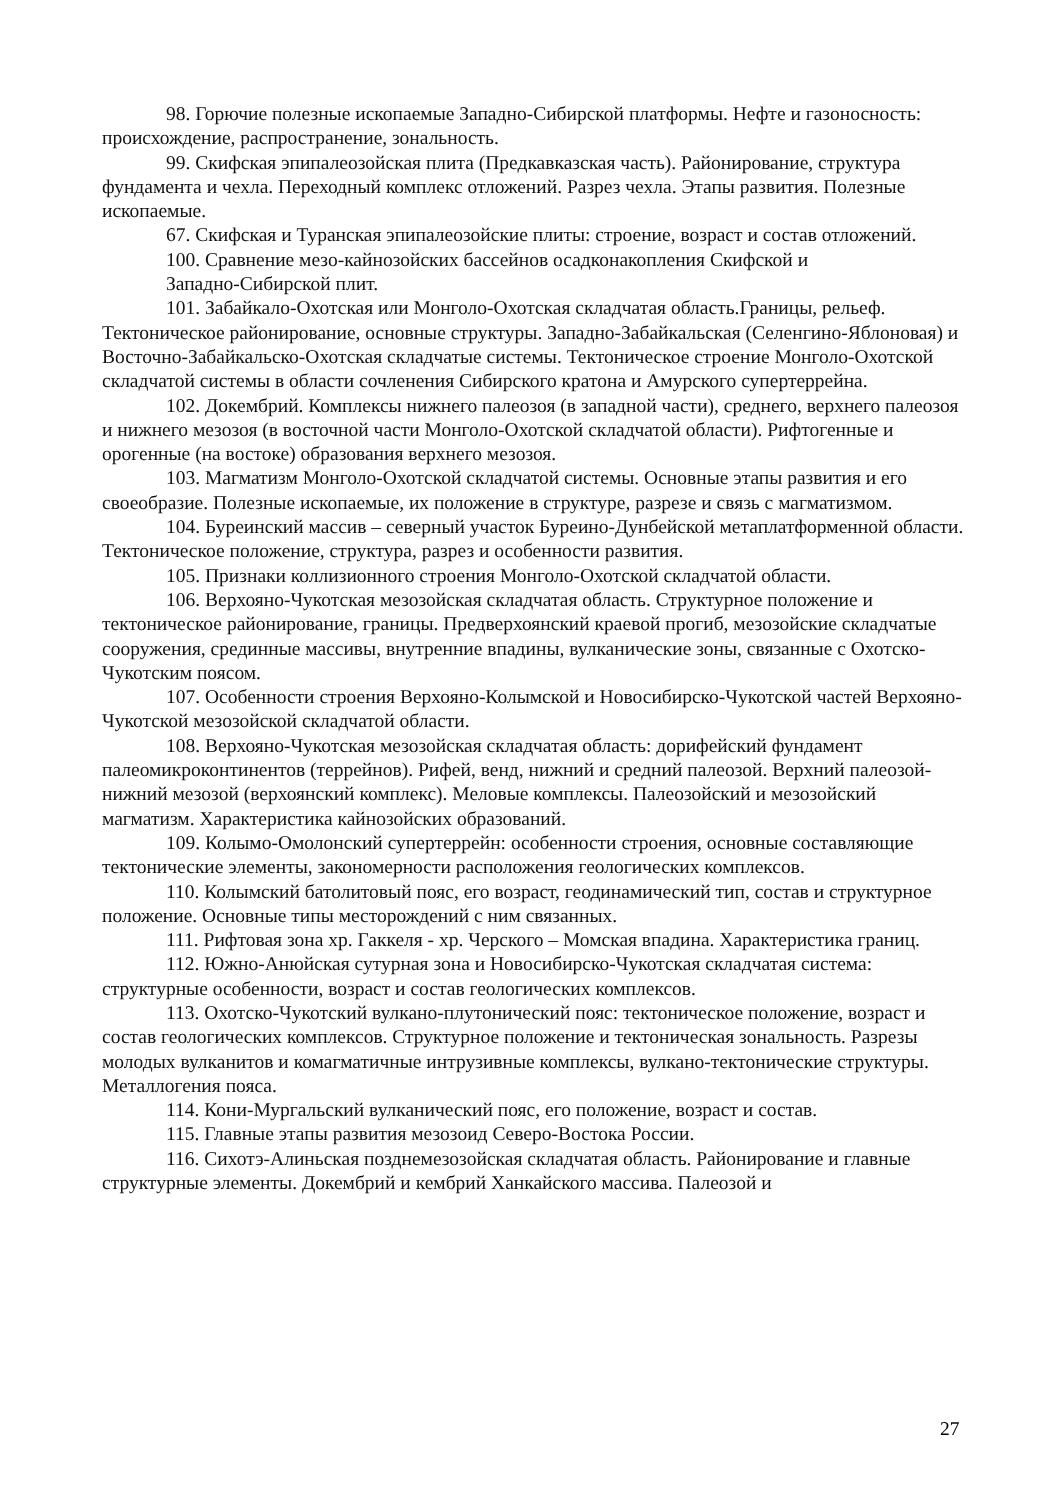98. Горючие полезные ископаемые Западно-Сибирской платформы. Нефте и газоносность: происхождение, распространение, зональность.
99. Скифская эпипалеозойская плита (Предкавказская часть). Районирование, структура фундамента и чехла. Переходный комплекс отложений. Разрез чехла. Этапы развития. Полезные ископаемые.
67. Скифская и Туранская эпипалеозойские плиты: строение, возраст и состав отложений.
100. Сравнение мезо-кайнозойских бассейнов осадконакопления Скифской и
Западно-Сибирской плит.
101. Забайкало-Охотская или Монголо-Охотская складчатая область.Границы, рельеф. Тектоническое районирование, основные структуры. Западно-Забайкальская (Селенгино-Яблоновая) и Восточно-Забайкальско-Охотская складчатые системы. Тектоническое строение Монголо-Охотской складчатой системы в области сочленения Сибирского кратона и Амурского супертеррейна.
102. Докембрий. Комплексы нижнего палеозоя (в западной части), среднего, верхнего палеозоя и нижнего мезозоя (в восточной части Монголо-Охотской складчатой области). Рифтогенные и орогенные (на востоке) образования верхнего мезозоя.
103. Магматизм Монголо-Охотской складчатой системы. Основные этапы развития и его своеобразие. Полезные ископаемые, их положение в структуре, разрезе и связь с магматизмом.
104. Буреинский массив – северный участок Буреино-Дунбейской метаплатформенной области. Тектоническое положение, структура, разрез и особенности развития.
105. Признаки коллизионного строения Монголо-Охотской складчатой области.
106. Верхояно-Чукотская мезозойская складчатая область. Структурное положение и тектоническое районирование, границы. Предверхоянский краевой прогиб, мезозойские складчатые сооружения, срединные массивы, внутренние впадины, вулканические зоны, связанные с Охотско-Чукотским поясом.
107. Особенности строения Верхояно-Колымской и Новосибирско-Чукотской частей Верхояно-Чукотской мезозойской складчатой области.
108. Верхояно-Чукотская мезозойская складчатая область: дорифейский фундамент палеомикроконтинентов (террейнов). Рифей, венд, нижний и средний палеозой. Верхний палеозой-нижний мезозой (верхоянский комплекс). Меловые комплексы. Палеозойский и мезозойский магматизм. Характеристика кайнозойских образований.
109. Колымо-Омолонский супертеррейн: особенности строения, основные составляющие тектонические элементы, закономерности расположения геологических комплексов.
110. Колымский батолитовый пояс, его возраст, геодинамический тип, состав и структурное положение. Основные типы месторождений с ним связанных.
111. Рифтовая зона хр. Гаккеля - хр. Черского – Момская впадина. Характеристика границ.
112. Южно-Анюйская сутурная зона и Новосибирско-Чукотская складчатая система: структурные особенности, возраст и состав геологических комплексов.
113. Охотско-Чукотский вулкано-плутонический пояс: тектоническое положение, возраст и состав геологических комплексов. Структурное положение и тектоническая зональность. Разрезы молодых вулканитов и комагматичные интрузивные комплексы, вулкано-тектонические структуры. Металлогения пояса.
114. Кони-Мургальский вулканический пояс, его положение, возраст и состав.
115. Главные этапы развития мезозоид Северо-Востока России.
116. Сихотэ-Алиньская позднемезозойская складчатая область. Районирование и главные структурные элементы. Докембрий и кембрий Ханкайского массива. Палеозой и
27